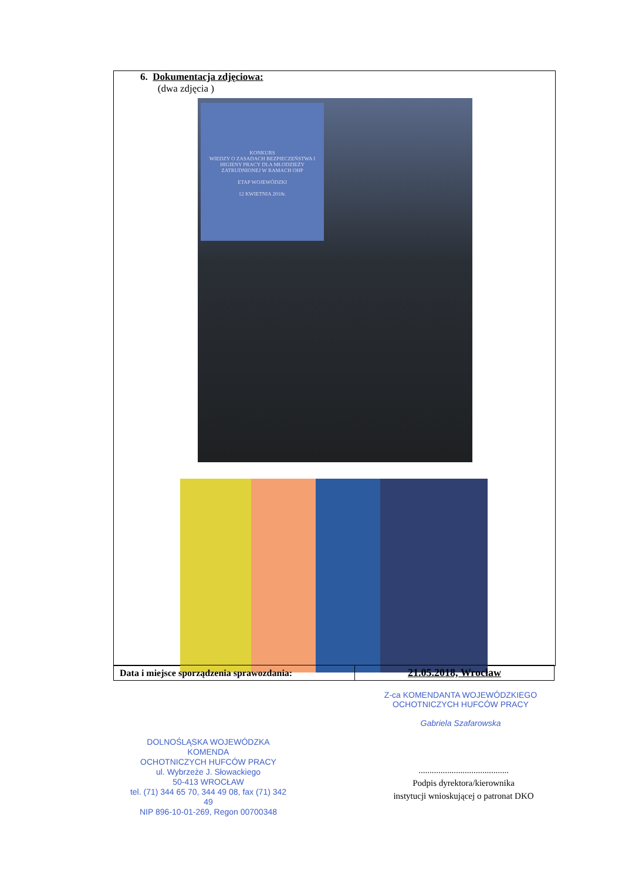6. Dokumentacja zdjęciowa:
(dwa zdjęcia )
KONKURS
WIEDZY O ZASADACH BEZPIECZEŃSTWA I HIGIENY PRACY DLA MŁODZIEŻY ZATRUDNIONEJ W RAMACH OHP
ETAP WOJEWÓDZKI
12 KWIETNIA 2018r.
| Data i miejsce sporządzenia sprawozdania: | 21.05.2018, Wrocław |
Z-ca KOMENDANTA WOJEWÓDZKIEGO
OCHOTNICZYCH HUFCÓW PRACY
Gabriela Szafarowska
DOLNOŚLĄSKA WOJEWÓDZKA KOMENDA
OCHOTNICZYCH HUFCÓW PRACY
ul. Wybrzeże J. Słowackiego
50-413 WROCŁAW
tel. (71) 344 65 70, 344 49 08, fax (71) 342 49
NIP 896-10-01-269, Regon 00700348
.........................................
Podpis dyrektora/kierownika
instytucji wnioskującej o patronat DKO